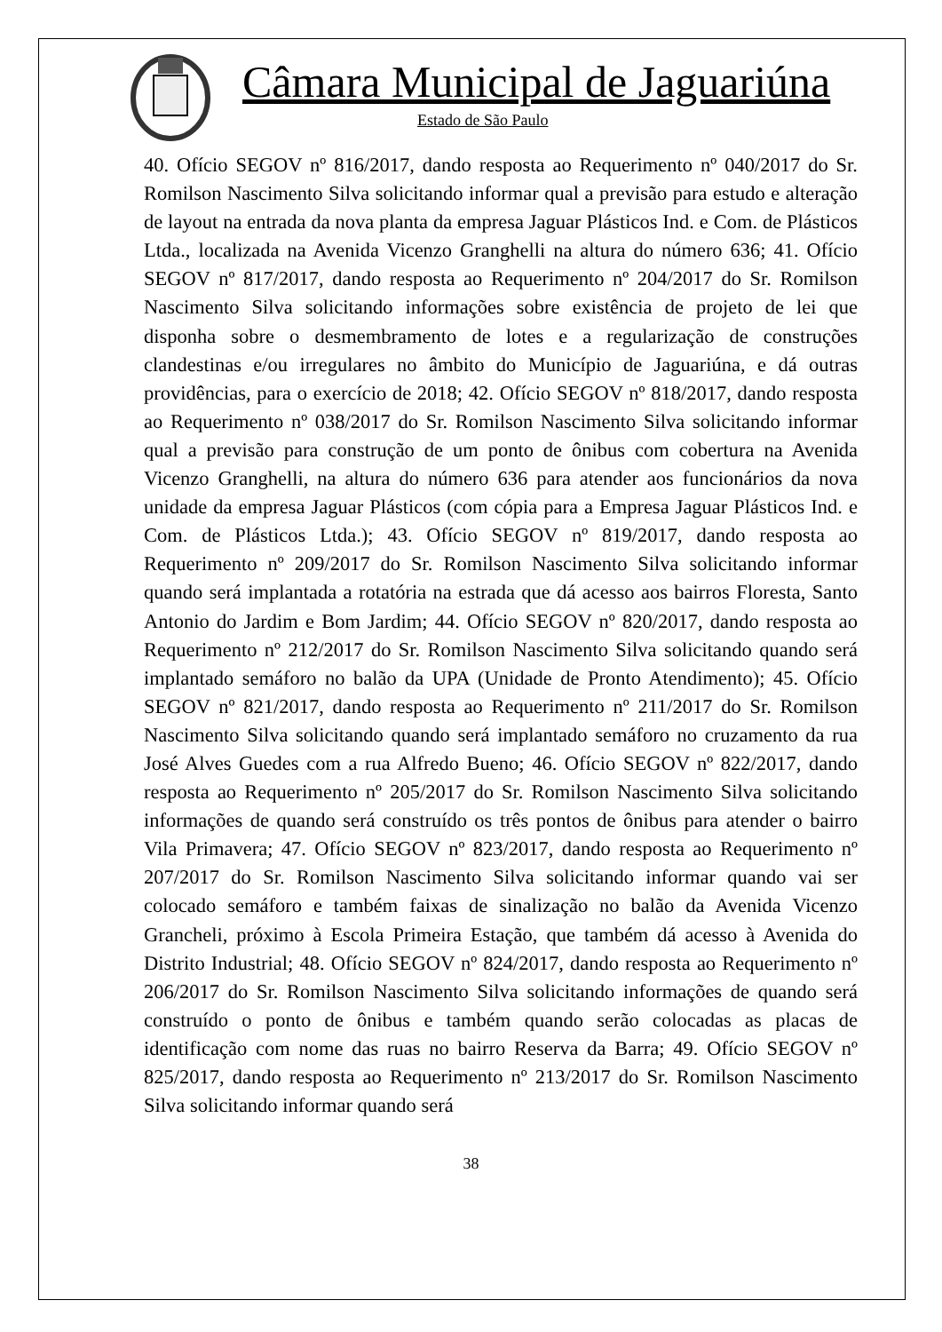Câmara Municipal de Jaguariúna
Estado de São Paulo
40. Ofício SEGOV nº 816/2017, dando resposta ao Requerimento nº 040/2017 do Sr. Romilson Nascimento Silva solicitando informar qual a previsão para estudo e alteração de layout na entrada da nova planta da empresa Jaguar Plásticos Ind. e Com. de Plásticos Ltda., localizada na Avenida Vicenzo Granghelli na altura do número 636; 41. Ofício SEGOV nº 817/2017, dando resposta ao Requerimento nº 204/2017 do Sr. Romilson Nascimento Silva solicitando informações sobre existência de projeto de lei que disponha sobre o desmembramento de lotes e a regularização de construções clandestinas e/ou irregulares no âmbito do Município de Jaguariúna, e dá outras providências, para o exercício de 2018; 42. Ofício SEGOV nº 818/2017, dando resposta ao Requerimento nº 038/2017 do Sr. Romilson Nascimento Silva solicitando informar qual a previsão para construção de um ponto de ônibus com cobertura na Avenida Vicenzo Granghelli, na altura do número 636 para atender aos funcionários da nova unidade da empresa Jaguar Plásticos (com cópia para a Empresa Jaguar Plásticos Ind. e Com. de Plásticos Ltda.); 43. Ofício SEGOV nº 819/2017, dando resposta ao Requerimento nº 209/2017 do Sr. Romilson Nascimento Silva solicitando informar quando será implantada a rotatória na estrada que dá acesso aos bairros Floresta, Santo Antonio do Jardim e Bom Jardim; 44. Ofício SEGOV nº 820/2017, dando resposta ao Requerimento nº 212/2017 do Sr. Romilson Nascimento Silva solicitando quando será implantado semáforo no balão da UPA (Unidade de Pronto Atendimento); 45. Ofício SEGOV nº 821/2017, dando resposta ao Requerimento nº 211/2017 do Sr. Romilson Nascimento Silva solicitando quando será implantado semáforo no cruzamento da rua José Alves Guedes com a rua Alfredo Bueno; 46. Ofício SEGOV nº 822/2017, dando resposta ao Requerimento nº 205/2017 do Sr. Romilson Nascimento Silva solicitando informações de quando será construído os três pontos de ônibus para atender o bairro Vila Primavera; 47. Ofício SEGOV nº 823/2017, dando resposta ao Requerimento nº 207/2017 do Sr. Romilson Nascimento Silva solicitando informar quando vai ser colocado semáforo e também faixas de sinalização no balão da Avenida Vicenzo Grancheli, próximo à Escola Primeira Estação, que também dá acesso à Avenida do Distrito Industrial; 48. Ofício SEGOV nº 824/2017, dando resposta ao Requerimento nº 206/2017 do Sr. Romilson Nascimento Silva solicitando informações de quando será construído o ponto de ônibus e também quando serão colocadas as placas de identificação com nome das ruas no bairro Reserva da Barra; 49. Ofício SEGOV nº 825/2017, dando resposta ao Requerimento nº 213/2017 do Sr. Romilson Nascimento Silva solicitando informar quando será
38